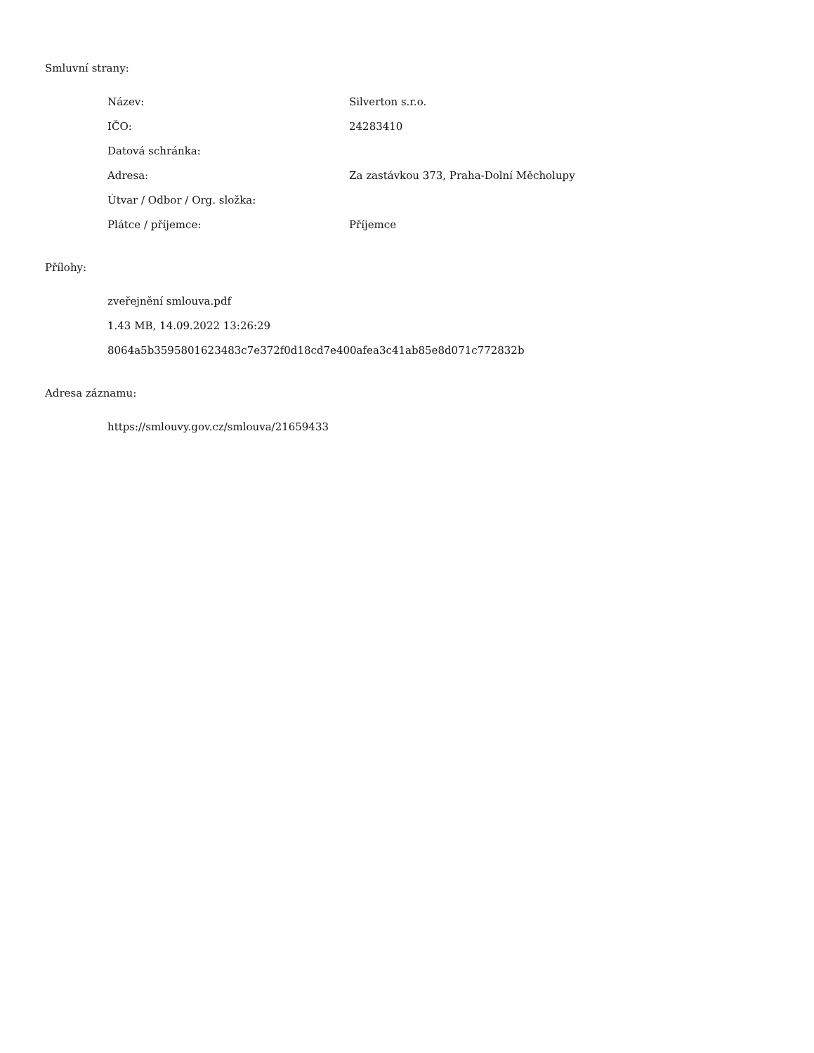Smluvní strany:
| Název: | Silverton s.r.o. |
| IČO: | 24283410 |
| Datová schránka: | |
| Adresa: | Za zastávkou 373, Praha-Dolní Měcholupy |
| Útvar / Odbor / Org. složka: | |
| Plátce / příjemce: | Příjemce |
Přílohy:
zveřejnění smlouva.pdf
1.43 MB, 14.09.2022 13:26:29
8064a5b3595801623483c7e372f0d18cd7e400afea3c41ab85e8d071c772832b
Adresa záznamu:
https://smlouvy.gov.cz/smlouva/21659433